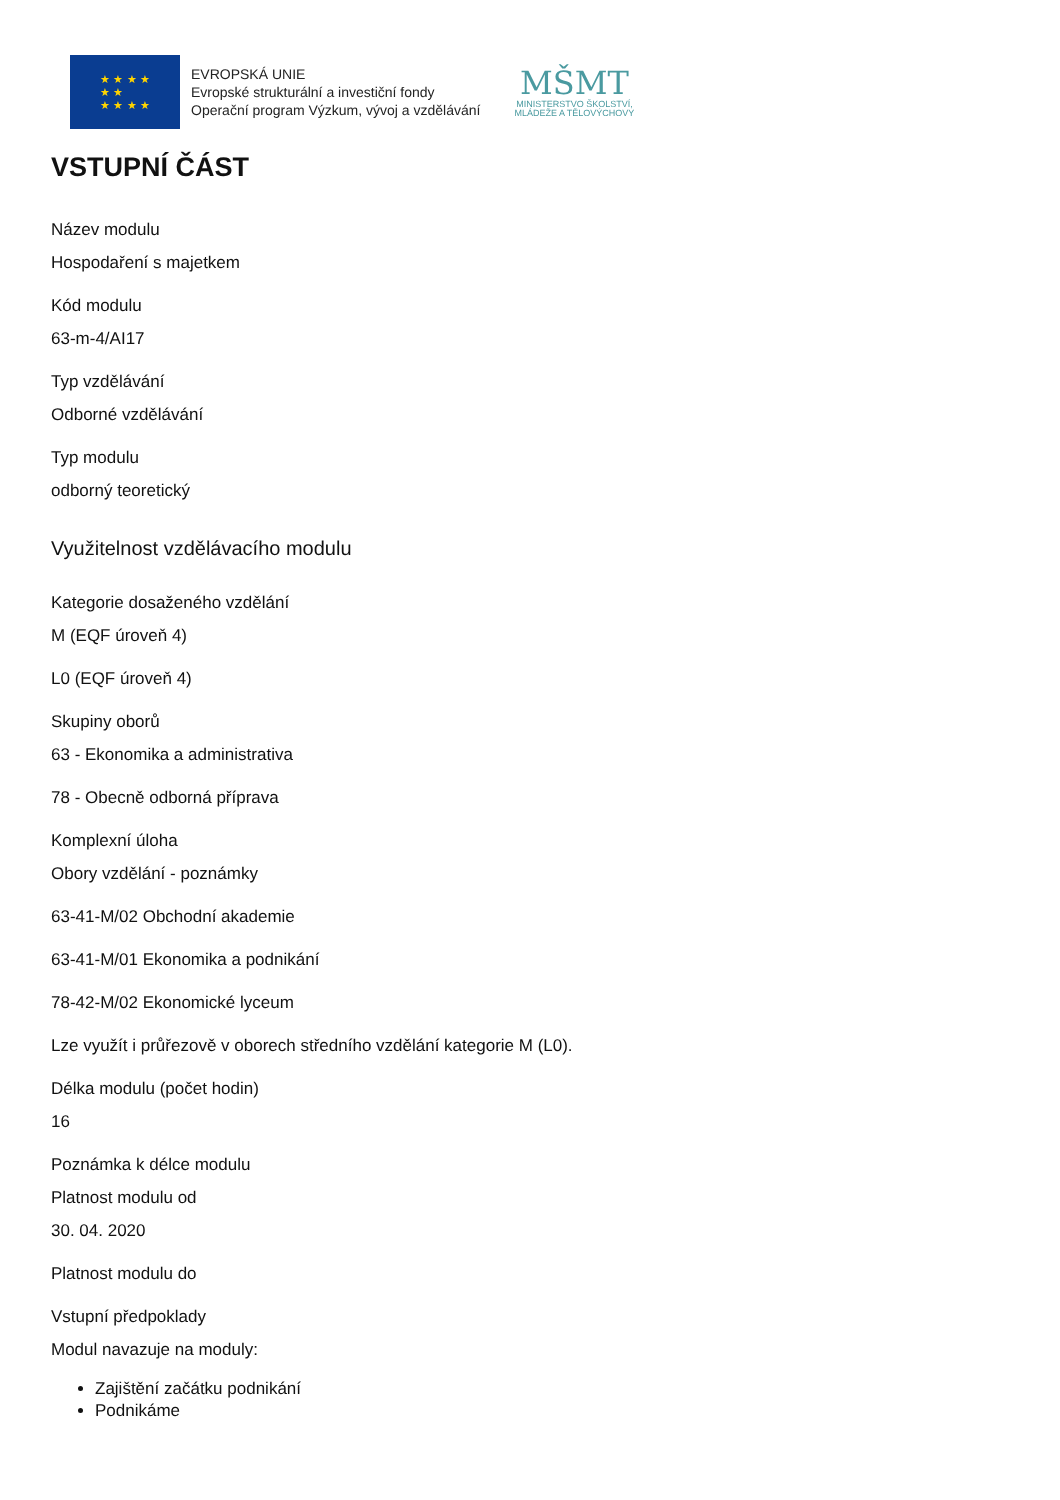★ ★ ★ ★
★ ★
★ ★ ★ ★
EVROPSKÁ UNIE
Evropské strukturální a investiční fondy
Operační program Výzkum, vývoj a vzdělávání
MŠMT
MINISTERSTVO ŠKOLSTVÍ,
MLÁDEŽE A TĚLOVÝCHOVY
VSTUPNÍ ČÁST
Název modulu
Hospodaření s majetkem
Kód modulu
63-m-4/AI17
Typ vzdělávání
Odborné vzdělávání
Typ modulu
odborný teoretický
Využitelnost vzdělávacího modulu
Kategorie dosaženého vzdělání
M (EQF úroveň 4)
L0 (EQF úroveň 4)
Skupiny oborů
63 - Ekonomika a administrativa
78 - Obecně odborná příprava
Komplexní úloha
Obory vzdělání - poznámky
63-41-M/02 Obchodní akademie
63-41-M/01 Ekonomika a podnikání
78-42-M/02 Ekonomické lyceum
Lze využít i průřezově v oborech středního vzdělání kategorie M (L0).
Délka modulu (počet hodin)
16
Poznámka k délce modulu
Platnost modulu od
30. 04. 2020
Platnost modulu do
Vstupní předpoklady
Modul navazuje na moduly:
Zajištění začátku podnikání
Podnikáme